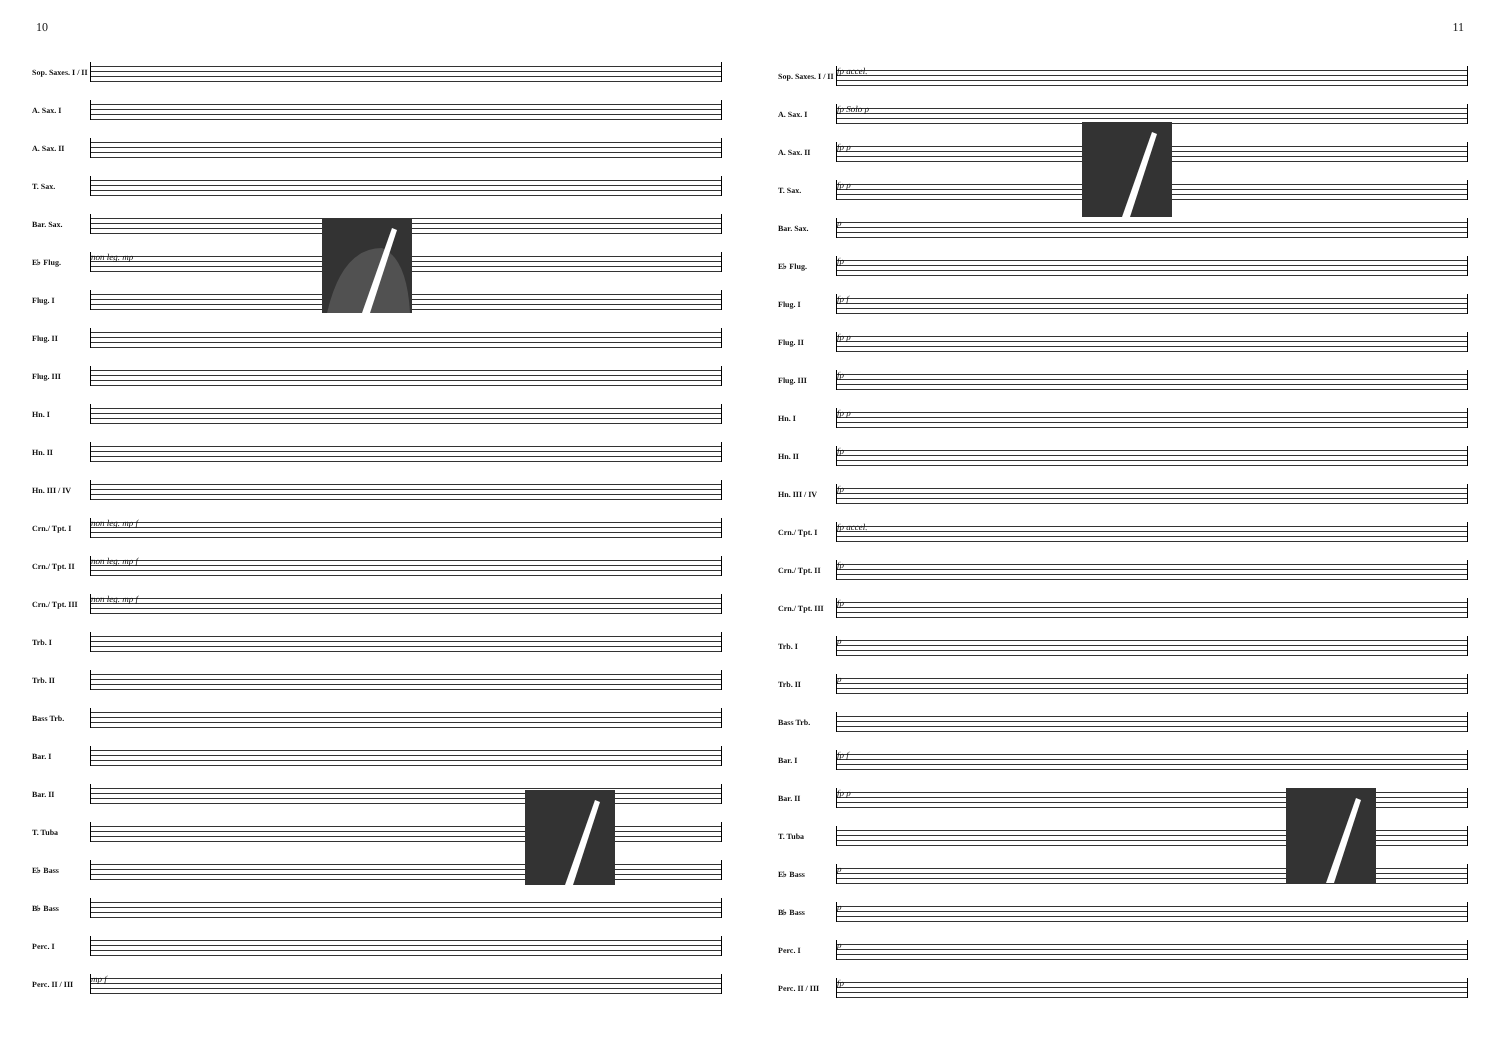10
Sop. Saxes. I / II
A. Sax. I
A. Sax. II
T. Sax.
Bar. Sax.
E♭ Flug.
non leg. mp
Flug. I
Flug. II
Flug. III
Hn. I
Hn. II
Hn. III / IV
Crn./ Tpt. I
non leg. mp f
Crn./ Tpt. II
non leg. mp f
Crn./ Tpt. III
non leg. mp f
Trb. I
Trb. II
Bass Trb.
Bar. I
Bar. II
T. Tuba
E♭ Bass
B♭ Bass
Perc. I
Perc. II / III
mp f
11
Sop. Saxes. I / II
fp accel.
A. Sax. I
fp Solo p
A. Sax. II
fp p
T. Sax.
fp p
Bar. Sax.
p
E♭ Flug.
fp
Flug. I
fp f
Flug. II
fp p
Flug. III
fp
Hn. I
fp p
Hn. II
fp
Hn. III / IV
fp
Crn./ Tpt. I
fp accel.
Crn./ Tpt. II
fp
Crn./ Tpt. III
fp
Trb. I
p
Trb. II
p
Bass Trb.
Bar. I
fp f
Bar. II
fp p
T. Tuba
E♭ Bass
p
B♭ Bass
p
Perc. I
p
Perc. II / III
fp